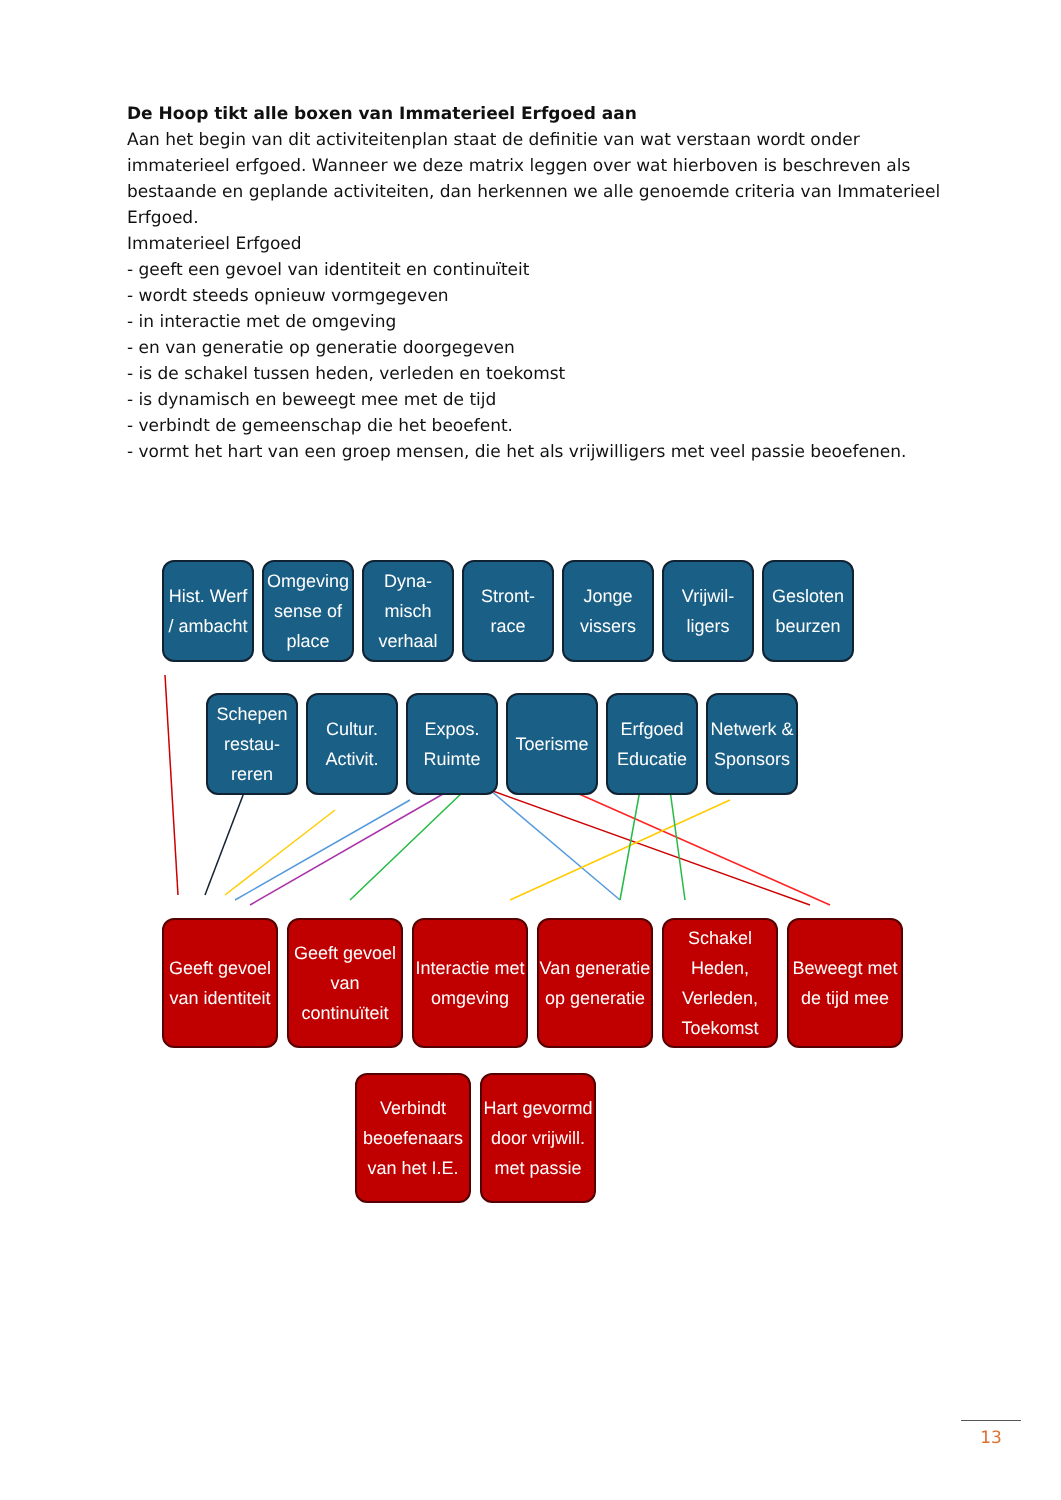De Hoop tikt alle boxen van Immaterieel Erfgoed aan
Aan het begin van dit activiteitenplan staat de definitie van wat verstaan wordt onder immaterieel erfgoed. Wanneer we deze matrix leggen over wat hierboven is beschreven als bestaande en geplande activiteiten, dan herkennen we alle genoemde criteria van Immaterieel Erfgoed.
Immaterieel Erfgoed
- geeft een gevoel van identiteit en continuïteit
- wordt steeds opnieuw vormgegeven
- in interactie met de omgeving
- en van generatie op generatie doorgegeven
- is de schakel tussen heden, verleden en toekomst
- is dynamisch en beweegt mee met de tijd
- verbindt de gemeenschap die het beoefent.
- vormt het hart van een groep mensen, die het als vrijwilligers met veel passie beoefenen.
Hist. Werf / ambacht
Omgeving sense of place
Dyna-misch verhaal
Stront-race
Jonge vissers
Vrijwil-ligers
Gesloten beurzen
Schepen restau-reren
Cultur. Activit.
Expos. Ruimte
Toerisme
Erfgoed Educatie
Netwerk & Sponsors
Geeft gevoel van identiteit
Geeft gevoel van continuïteit
Interactie met omgeving
Van generatie op generatie
Schakel Heden, Verleden, Toekomst
Beweegt met de tijd mee
Verbindt beoefenaars van het I.E.
Hart gevormd door vrijwill. met passie
13